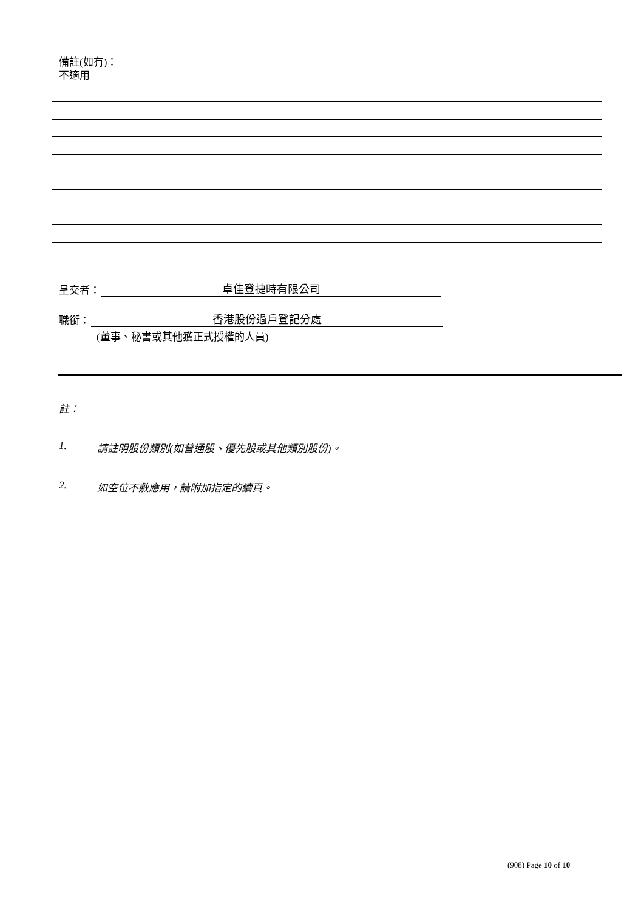備註(如有)：
不適用
呈交者：
卓佳登捷時有限公司
職銜：
香港股份過戶登記分處
(董事、秘書或其他獲正式授權的人員)
註：
1. 請註明股份類別(如普通股、優先股或其他類別股份)。
2. 如空位不敷應用，請附加指定的續頁。
(908) Page 10 of 10